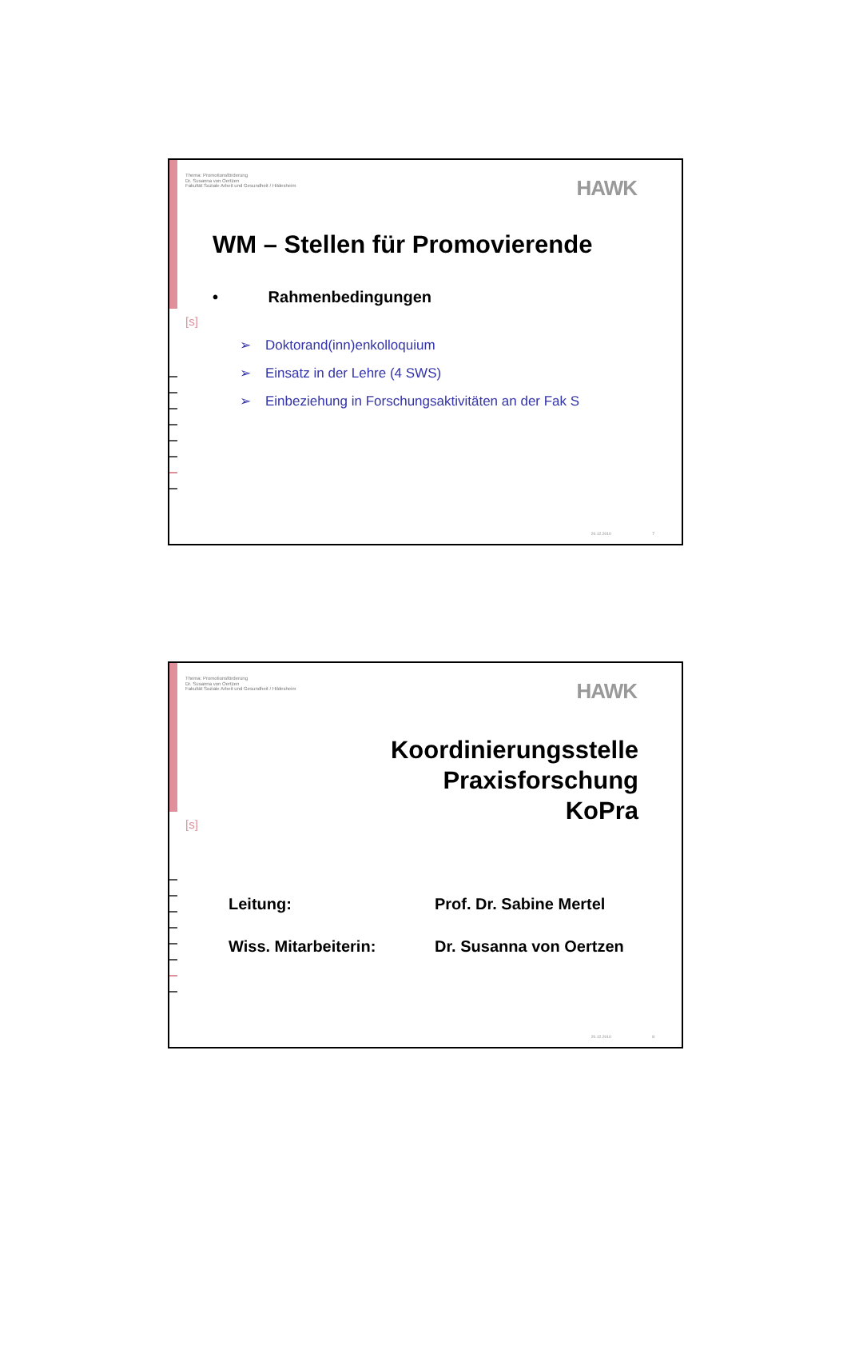Thema: Promotionsförderung
Dr. Susanna von Oertzen
Fakultät Soziale Arbeit und Gesundheit / Hildesheim
HAWK
[s]
WM – Stellen für Promovierende
• Rahmenbedingungen
➢ Doktorand(inn)enkolloquium
➢ Einsatz in der Lehre (4 SWS)
➢ Einbeziehung in Forschungsaktivitäten an der Fak S
20.12.2010 7
Thema: Promotionsförderung
Dr. Susanna von Oertzen
Fakultät Soziale Arbeit und Gesundheit / Hildesheim
HAWK
[s]
Koordinierungsstelle
Praxisforschung
KoPra
| Leitung: | Prof. Dr. Sabine Mertel |
| Wiss. Mitarbeiterin: | Dr. Susanna von Oertzen |
20.12.2010 8